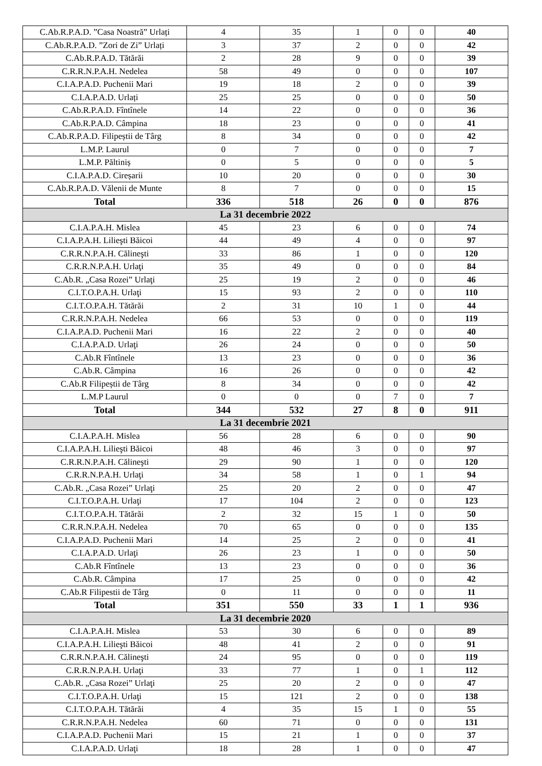| C.Ab.R.P.A.D. ”Casa Noastră” Urlați | 4 | 35 | 1 | 0 | 0 | 40 |
| C.Ab.R.P.A.D. ”Zori de Zi” Urlați | 3 | 37 | 2 | 0 | 0 | 42 |
| C.Ab.R.P.A.D. Tătărăi | 2 | 28 | 9 | 0 | 0 | 39 |
| C.R.R.N.P.A.H. Nedelea | 58 | 49 | 0 | 0 | 0 | 107 |
| C.I.A.P.A.D. Puchenii Mari | 19 | 18 | 2 | 0 | 0 | 39 |
| C.I.A.P.A.D. Urlați | 25 | 25 | 0 | 0 | 0 | 50 |
| C.Ab.R.P.A.D. Fîntînele | 14 | 22 | 0 | 0 | 0 | 36 |
| C.Ab.R.P.A.D. Câmpina | 18 | 23 | 0 | 0 | 0 | 41 |
| C.Ab.R.P.A.D. Filipeștii de Târg | 8 | 34 | 0 | 0 | 0 | 42 |
| L.M.P. Laurul | 0 | 7 | 0 | 0 | 0 | 7 |
| L.M.P. Păltiniș | 0 | 5 | 0 | 0 | 0 | 5 |
| C.I.A.P.A.D. Cireșarii | 10 | 20 | 0 | 0 | 0 | 30 |
| C.Ab.R.P.A.D. Vălenii de Munte | 8 | 7 | 0 | 0 | 0 | 15 |
| Total | 336 | 518 | 26 | 0 | 0 | 876 |
| La 31 decembrie 2022 | | | | | | |
| C.I.A.P.A.H. Mislea | 45 | 23 | 6 | 0 | 0 | 74 |
| C.I.A.P.A.H. Lilieşti Băicoi | 44 | 49 | 4 | 0 | 0 | 97 |
| C.R.R.N.P.A.H. Călineşti | 33 | 86 | 1 | 0 | 0 | 120 |
| C.R.R.N.P.A.H. Urlaţi | 35 | 49 | 0 | 0 | 0 | 84 |
| C.Ab.R. „Casa Rozei” Urlaţi | 25 | 19 | 2 | 0 | 0 | 46 |
| C.I.T.O.P.A.H. Urlaţi | 15 | 93 | 2 | 0 | 0 | 110 |
| C.I.T.O.P.A.H. Tătărăi | 2 | 31 | 10 | 1 | 0 | 44 |
| C.R.R.N.P.A.H. Nedelea | 66 | 53 | 0 | 0 | 0 | 119 |
| C.I.A.P.A.D. Puchenii Mari | 16 | 22 | 2 | 0 | 0 | 40 |
| C.I.A.P.A.D. Urlaţi | 26 | 24 | 0 | 0 | 0 | 50 |
| C.Ab.R Fîntînele | 13 | 23 | 0 | 0 | 0 | 36 |
| C.Ab.R. Câmpina | 16 | 26 | 0 | 0 | 0 | 42 |
| C.Ab.R Filipeștii de Târg | 8 | 34 | 0 | 0 | 0 | 42 |
| L.M.P Laurul | 0 | 0 | 0 | 7 | 0 | 7 |
| Total | 344 | 532 | 27 | 8 | 0 | 911 |
| La 31 decembrie 2021 | | | | | | |
| C.I.A.P.A.H. Mislea | 56 | 28 | 6 | 0 | 0 | 90 |
| C.I.A.P.A.H. Lilieşti Băicoi | 48 | 46 | 3 | 0 | 0 | 97 |
| C.R.R.N.P.A.H. Călineşti | 29 | 90 | 1 | 0 | 0 | 120 |
| C.R.R.N.P.A.H. Urlaţi | 34 | 58 | 1 | 0 | 1 | 94 |
| C.Ab.R. „Casa Rozei” Urlaţi | 25 | 20 | 2 | 0 | 0 | 47 |
| C.I.T.O.P.A.H. Urlaţi | 17 | 104 | 2 | 0 | 0 | 123 |
| C.I.T.O.P.A.H. Tătărăi | 2 | 32 | 15 | 1 | 0 | 50 |
| C.R.R.N.P.A.H. Nedelea | 70 | 65 | 0 | 0 | 0 | 135 |
| C.I.A.P.A.D. Puchenii Mari | 14 | 25 | 2 | 0 | 0 | 41 |
| C.I.A.P.A.D. Urlaţi | 26 | 23 | 1 | 0 | 0 | 50 |
| C.Ab.R Fîntînele | 13 | 23 | 0 | 0 | 0 | 36 |
| C.Ab.R. Câmpina | 17 | 25 | 0 | 0 | 0 | 42 |
| C.Ab.R Filipestii de Târg | 0 | 11 | 0 | 0 | 0 | 11 |
| Total | 351 | 550 | 33 | 1 | 1 | 936 |
| La 31 decembrie 2020 | | | | | | |
| C.I.A.P.A.H. Mislea | 53 | 30 | 6 | 0 | 0 | 89 |
| C.I.A.P.A.H. Lilieşti Băicoi | 48 | 41 | 2 | 0 | 0 | 91 |
| C.R.R.N.P.A.H. Călineşti | 24 | 95 | 0 | 0 | 0 | 119 |
| C.R.R.N.P.A.H. Urlaţi | 33 | 77 | 1 | 0 | 1 | 112 |
| C.Ab.R. „Casa Rozei” Urlaţi | 25 | 20 | 2 | 0 | 0 | 47 |
| C.I.T.O.P.A.H. Urlaţi | 15 | 121 | 2 | 0 | 0 | 138 |
| C.I.T.O.P.A.H. Tătărăi | 4 | 35 | 15 | 1 | 0 | 55 |
| C.R.R.N.P.A.H. Nedelea | 60 | 71 | 0 | 0 | 0 | 131 |
| C.I.A.P.A.D. Puchenii Mari | 15 | 21 | 1 | 0 | 0 | 37 |
| C.I.A.P.A.D. Urlaţi | 18 | 28 | 1 | 0 | 0 | 47 |